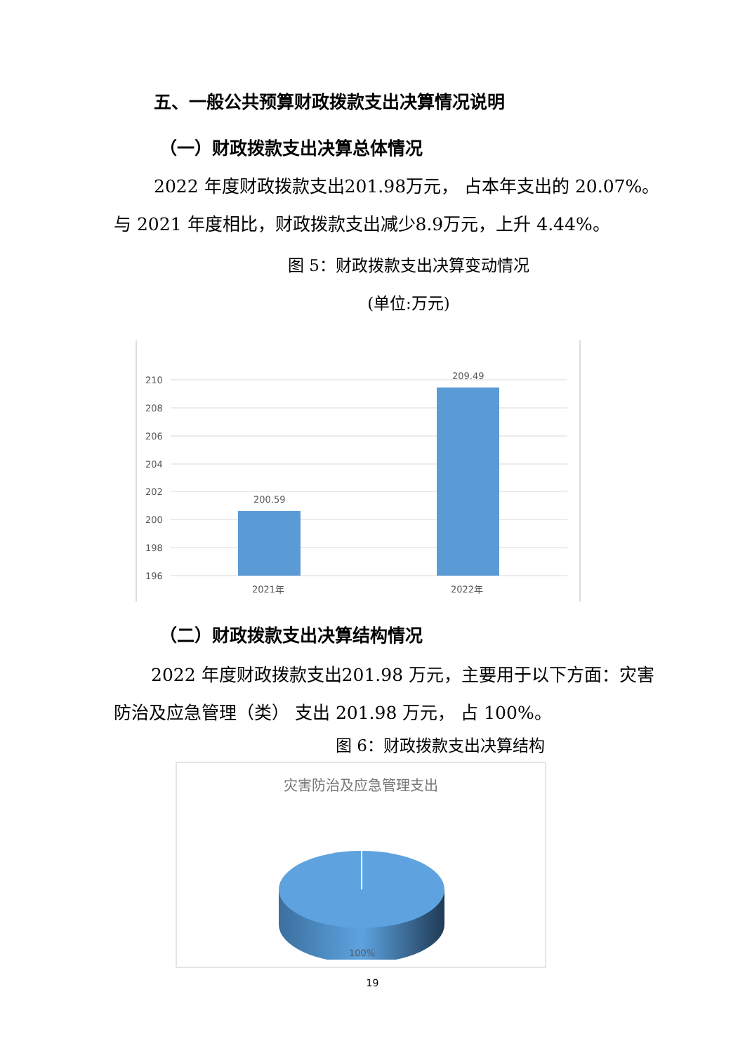五、一般公共预算财政拨款支出决算情况说明
（一）财政拨款支出决算总体情况
2022 年度财政拨款支出201.98万元， 占本年支出的 20.07%。 与 2021 年度相比，财政拨款支出减少8.9万元，上升 4.44%。
图 5：财政拨款支出决算变动情况
(单位:万元)
210
208
206
204
202
200
198
196
200.59
209.49
2021年
2022年
（二）财政拨款支出决算结构情况
2022 年度财政拨款支出201.98 万元，主要用于以下方面：灾害防治及应急管理（类） 支出 201.98 万元， 占 100%。
图 6：财政拨款支出决算结构
灾害防治及应急管理支出
100%
19